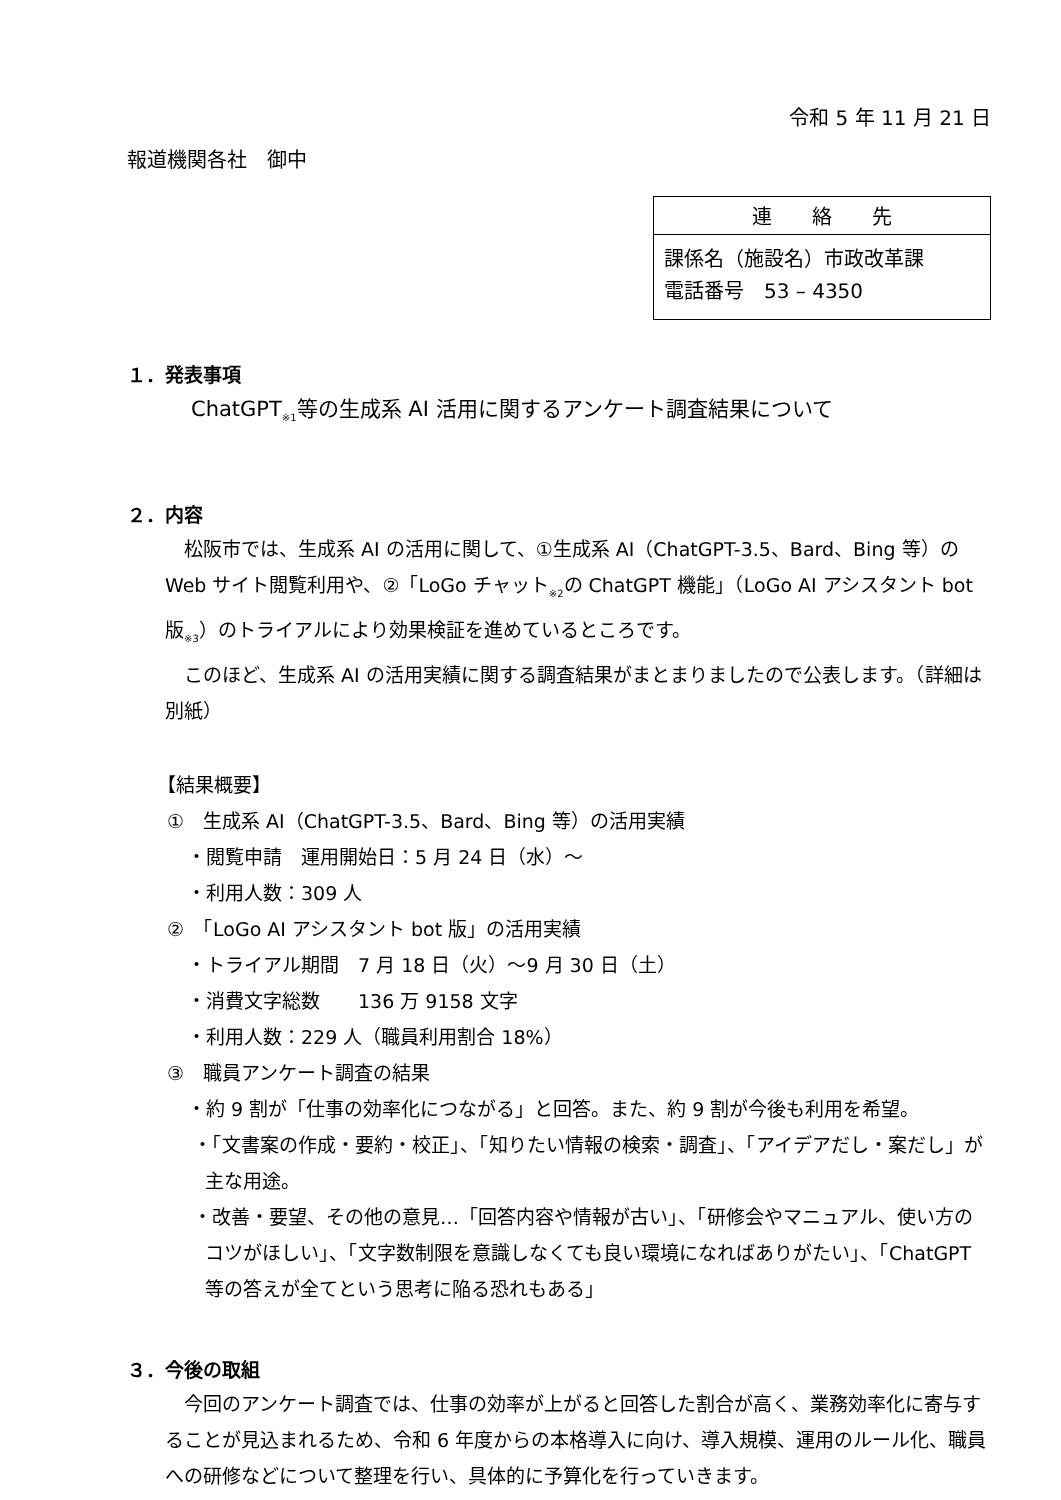令和 5 年 11 月 21 日
報道機関各社　御中
| 連 絡 先 |
| 課係名（施設名）市政改革課 電話番号 53 – 4350 |
１．発表事項
ChatGPT<sub>※1</sub>等の生成系 AI 活用に関するアンケート調査結果について
２．内容
松阪市では、生成系 AI の活用に関して、①生成系 AI（ChatGPT-3.5、Bard、Bing 等）の Web サイト閲覧利用や、②「LoGo チャット<sub>※2</sub>の ChatGPT 機能」（LoGo AI アシスタント bot 版<sub>※3</sub>）のトライアルにより効果検証を進めているところです。
このほど、生成系 AI の活用実績に関する調査結果がまとまりましたので公表します。（詳細は別紙）
【結果概要】
①　生成系 AI（ChatGPT-3.5、Bard、Bing 等）の活用実績
・閲覧申請　運用開始日：5 月 24 日（水）～
・利用人数：309 人
②　「LoGo AI アシスタント bot 版」の活用実績
・トライアル期間　7 月 18 日（火）～9 月 30 日（土）
・消費文字総数　　136 万 9158 文字
・利用人数：229 人（職員利用割合 18%）
③　職員アンケート調査の結果
・約 9 割が「仕事の効率化につながる」と回答。また、約 9 割が今後も利用を希望。
・「文書案の作成・要約・校正」、「知りたい情報の検索・調査」、「アイデアだし・案だし」が主な用途。
・改善・要望、その他の意見…「回答内容や情報が古い」、「研修会やマニュアル、使い方のコツがほしい」、「文字数制限を意識しなくても良い環境になればありがたい」、「ChatGPT 等の答えが全てという思考に陥る恐れもある」
３．今後の取組
今回のアンケート調査では、仕事の効率が上がると回答した割合が高く、業務効率化に寄与することが見込まれるため、令和 6 年度からの本格導入に向け、導入規模、運用のルール化、職員への研修などについて整理を行い、具体的に予算化を行っていきます。